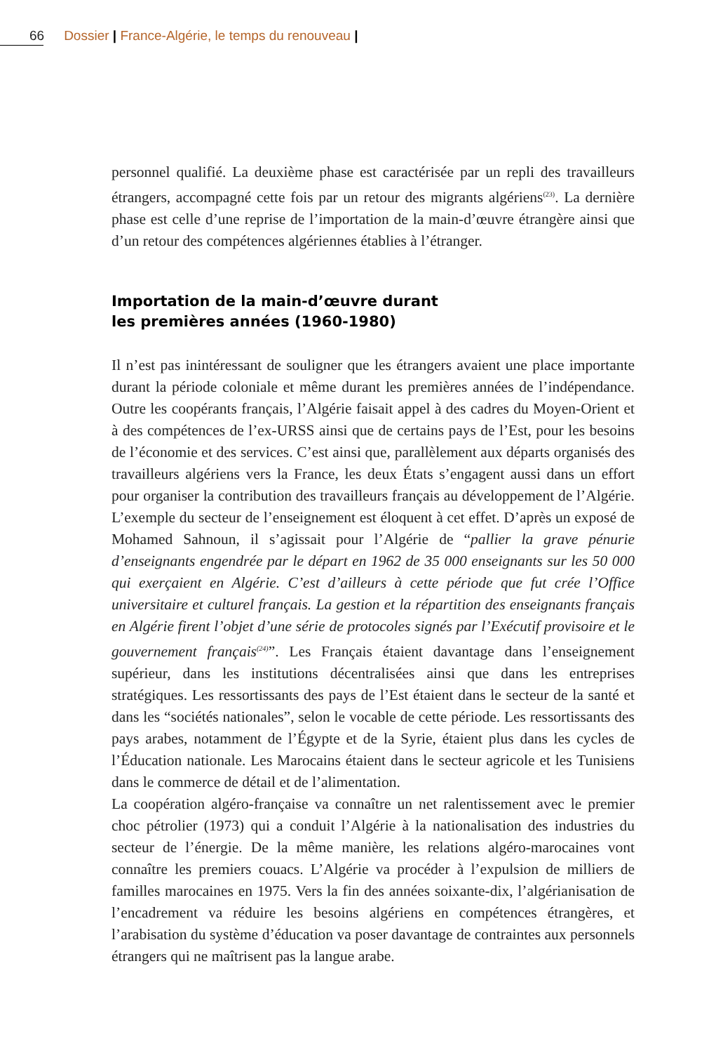66 Dossier | France-Algérie, le temps du renouveau |
personnel qualifié. La deuxième phase est caractérisée par un repli des travailleurs étrangers, accompagné cette fois par un retour des migrants algériens<sup>(23)</sup>. La dernière phase est celle d’une reprise de l’importation de la main-d’œuvre étrangère ainsi que d’un retour des compétences algériennes établies à l’étranger.
Importation de la main-d’œuvre durant
les premières années (1960-1980)
Il n’est pas inintéressant de souligner que les étrangers avaient une place importante durant la période coloniale et même durant les premières années de l’indépendance. Outre les coopérants français, l’Algérie faisait appel à des cadres du Moyen-Orient et à des compétences de l’ex-URSS ainsi que de certains pays de l’Est, pour les besoins de l’économie et des services. C’est ainsi que, parallèlement aux départs organisés des travailleurs algériens vers la France, les deux États s’engagent aussi dans un effort pour organiser la contribution des travailleurs français au développement de l’Algérie. L’exemple du secteur de l’enseignement est éloquent à cet effet. D’après un exposé de Mohamed Sahnoun, il s’agissait pour l’Algérie de “pallier la grave pénurie d’enseignants engendrée par le départ en 1962 de 35 000 enseignants sur les 50 000 qui exerçaient en Algérie. C’est d’ailleurs à cette période que fut crée l’Office universitaire et culturel français. La gestion et la répartition des enseignants français en Algérie firent l’objet d’une série de protocoles signés par l’Exécutif provisoire et le gouvernement français<sup>(24)</sup>”. Les Français étaient davantage dans l’enseignement supérieur, dans les institutions décentralisées ainsi que dans les entreprises stratégiques. Les ressortissants des pays de l’Est étaient dans le secteur de la santé et dans les “sociétés nationales”, selon le vocable de cette période. Les ressortissants des pays arabes, notamment de l’Égypte et de la Syrie, étaient plus dans les cycles de l’Éducation nationale. Les Marocains étaient dans le secteur agricole et les Tunisiens dans le commerce de détail et de l’alimentation.
La coopération algéro-française va connaître un net ralentissement avec le premier choc pétrolier (1973) qui a conduit l’Algérie à la nationalisation des industries du secteur de l’énergie. De la même manière, les relations algéro-marocaines vont connaître les premiers couacs. L’Algérie va procéder à l’expulsion de milliers de familles marocaines en 1975. Vers la fin des années soixante-dix, l’algérianisation de l’encadrement va réduire les besoins algériens en compétences étrangères, et l’arabisation du système d’éducation va poser davantage de contraintes aux personnels étrangers qui ne maîtrisent pas la langue arabe.